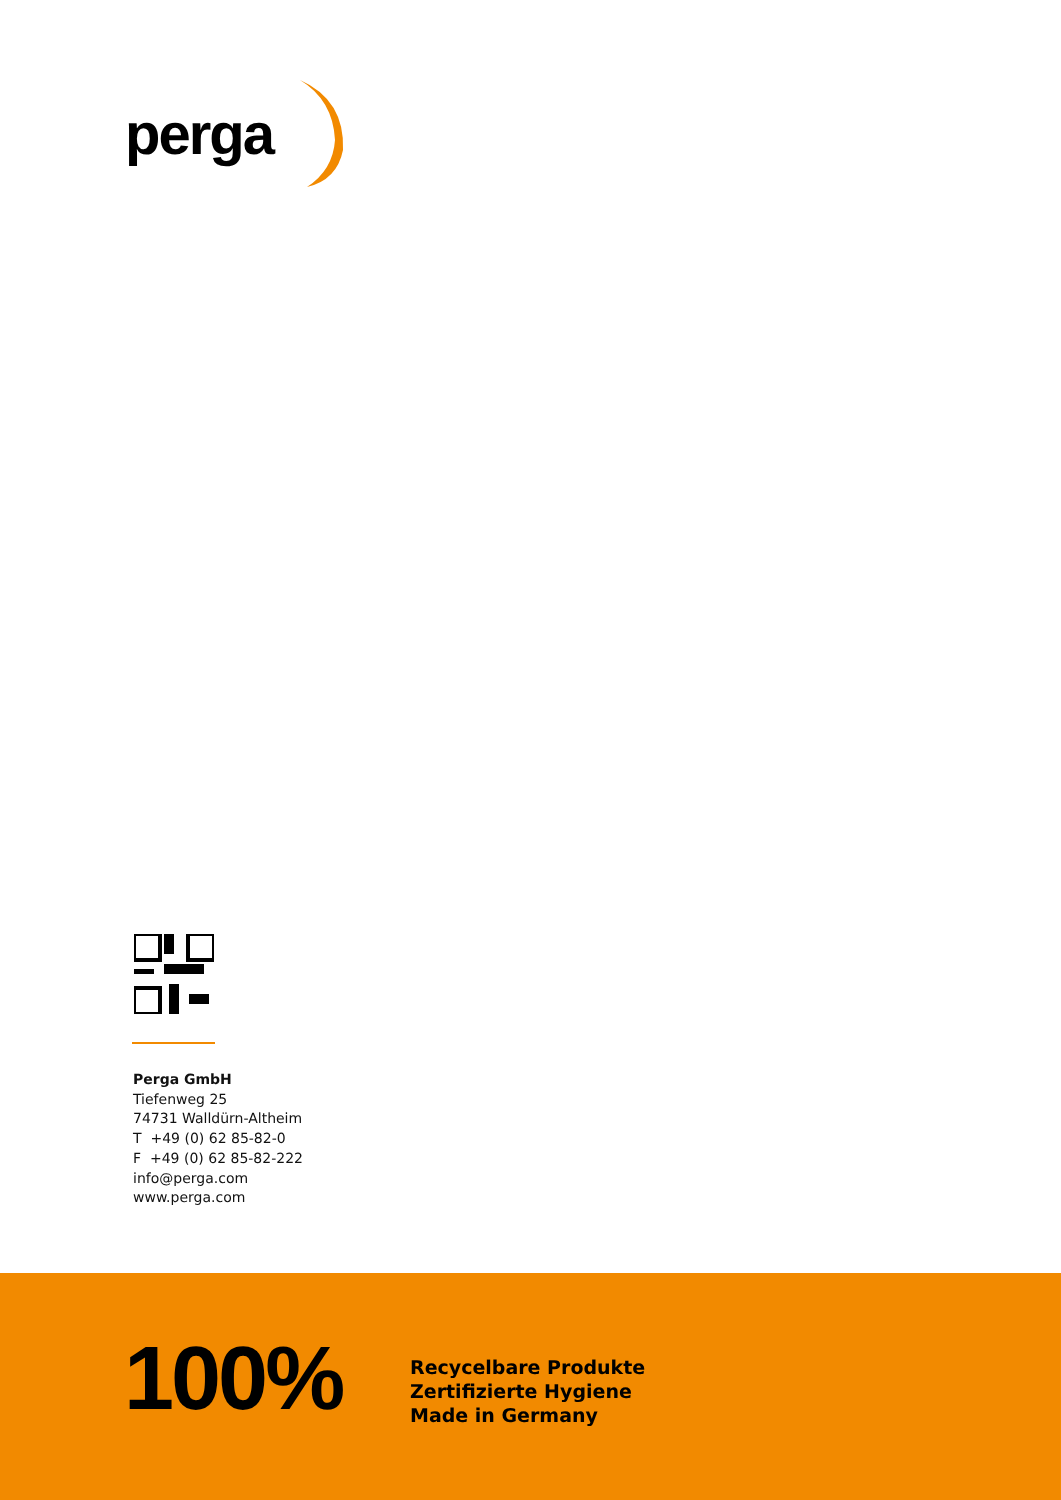perga
Perga GmbH
Tiefenweg 25
74731 Walldürn-Altheim
T +49 (0) 62 85-82-0
F +49 (0) 62 85-82-222
info@perga.com
www.perga.com
100%
Recycelbare Produkte
Zertifizierte Hygiene
Made in Germany